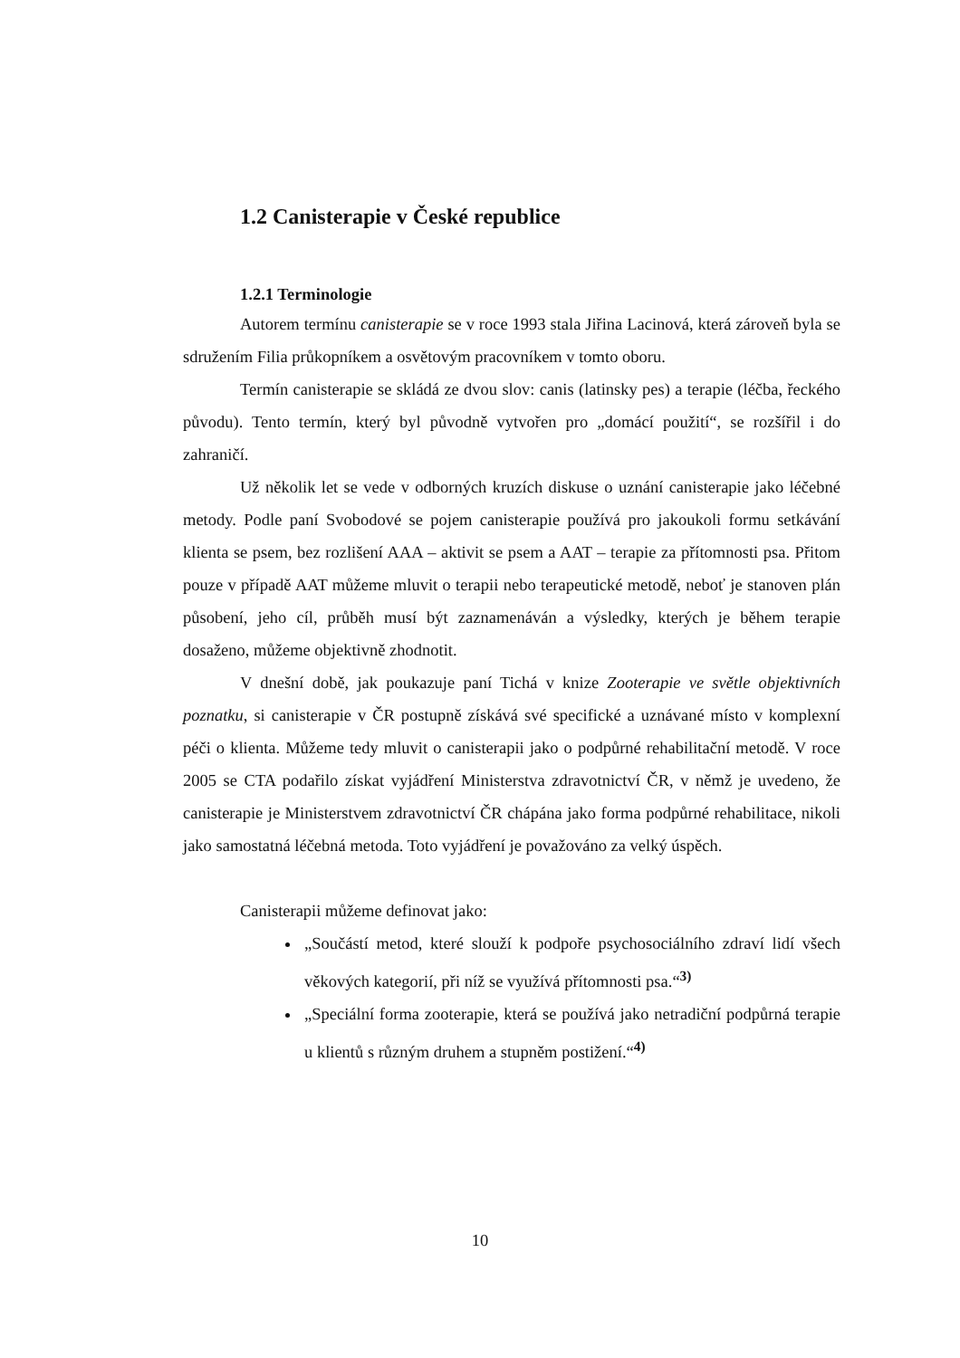1.2 Canisterapie v České republice
1.2.1 Terminologie
Autorem termínu canisterapie se v roce 1993 stala Jiřina Lacinová, která zároveň byla se sdružením Filia průkopníkem a osvětovým pracovníkem v tomto oboru.
Termín canisterapie se skládá ze dvou slov: canis (latinsky pes) a terapie (léčba, řeckého původu). Tento termín, který byl původně vytvořen pro „domácí použití“, se rozšířil i do zahraničí.
Už několik let se vede v odborných kruzích diskuse o uznání canisterapie jako léčebné metody. Podle paní Svobodové se pojem canisterapie používá pro jakoukoli formu setkávání klienta se psem, bez rozlišení AAA – aktivit se psem a AAT – terapie za přítomnosti psa. Přitom pouze v případě AAT můžeme mluvit o terapii nebo terapeutické metodě, neboť je stanoven plán působení, jeho cíl, průběh musí být zaznamenáván a výsledky, kterých je během terapie dosaženo, můžeme objektivně zhodnotit.
V dnešní době, jak poukazuje paní Tichá v knize Zooterapie ve světle objektivních poznatku, si canisterapie v ČR postupně získává své specifické a uznávané místo v komplexní péči o klienta. Můžeme tedy mluvit o canisterapii jako o podpůrné rehabilitační metodě. V roce 2005 se CTA podařilo získat vyjádření Ministerstva zdravotnictví ČR, v němž je uvedeno, že canisterapie je Ministerstvem zdravotnictví ČR chápána jako forma podpůrné rehabilitace, nikoli jako samostatná léčebná metoda. Toto vyjádření je považováno za velký úspěch.
Canisterapii můžeme definovat jako:
„Součástí metod, které slouží k podpoře psychosociálního zdraví lidí všech věkových kategorií, při níž se využívá přítomnosti psa.“<sup>3)</sup>
„Speciální forma zooterapie, která se používá jako netradiční podpůrná terapie u klientů s různým druhem a stupněm postižení.“<sup>4)</sup>
10